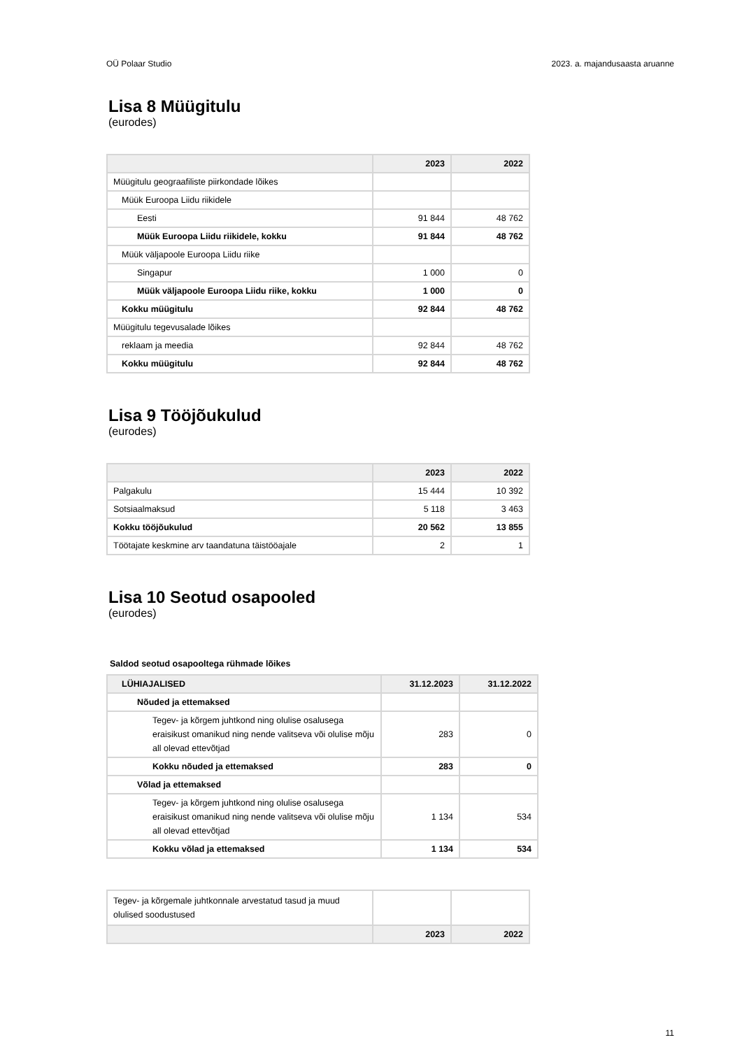OÜ Polaar Studio 2023. a. majandusaasta aruanne
Lisa 8 Müügitulu
(eurodes)
| | 2023 | 2022 |
| --- | --- | --- |
| Müügitulu geograafiliste piirkondade lõikes | | |
| Müük Euroopa Liidu riikidele | | |
| Eesti | 91 844 | 48 762 |
| Müük Euroopa Liidu riikidele, kokku | 91 844 | 48 762 |
| Müük väljapoole Euroopa Liidu riike | | |
| Singapur | 1 000 | 0 |
| Müük väljapoole Euroopa Liidu riike, kokku | 1 000 | 0 |
| Kokku müügitulu | 92 844 | 48 762 |
| Müügitulu tegevusalade lõikes | | |
| reklaam ja meedia | 92 844 | 48 762 |
| Kokku müügitulu | 92 844 | 48 762 |
Lisa 9 Tööjõukulud
(eurodes)
| | 2023 | 2022 |
| --- | --- | --- |
| Palgakulu | 15 444 | 10 392 |
| Sotsiaalmaksud | 5 118 | 3 463 |
| Kokku tööjõukulud | 20 562 | 13 855 |
| Töötajate keskmine arv taandatuna täistööajale | 2 | 1 |
Lisa 10 Seotud osapooled
(eurodes)
Saldod seotud osapooltega rühmade lõikes
| LÜHIAJALISED | 31.12.2023 | 31.12.2022 |
| --- | --- | --- |
| Nõuded ja ettemaksed | | |
| Tegev- ja kõrgem juhtkond ning olulise osalusega eraisikust omanikud ning nende valitseva või olulise mõju all olevad ettevõtjad | 283 | 0 |
| Kokku nõuded ja ettemaksed | 283 | 0 |
| Võlad ja ettemaksed | | |
| Tegev- ja kõrgem juhtkond ning olulise osalusega eraisikust omanikud ning nende valitseva või olulise mõju all olevad ettevõtjad | 1 134 | 534 |
| Kokku võlad ja ettemaksed | 1 134 | 534 |
| Tegev- ja kõrgemale juhtkonnale arvestatud tasud ja muud olulised soodustused | | |
| | 2023 | 2022 |
11